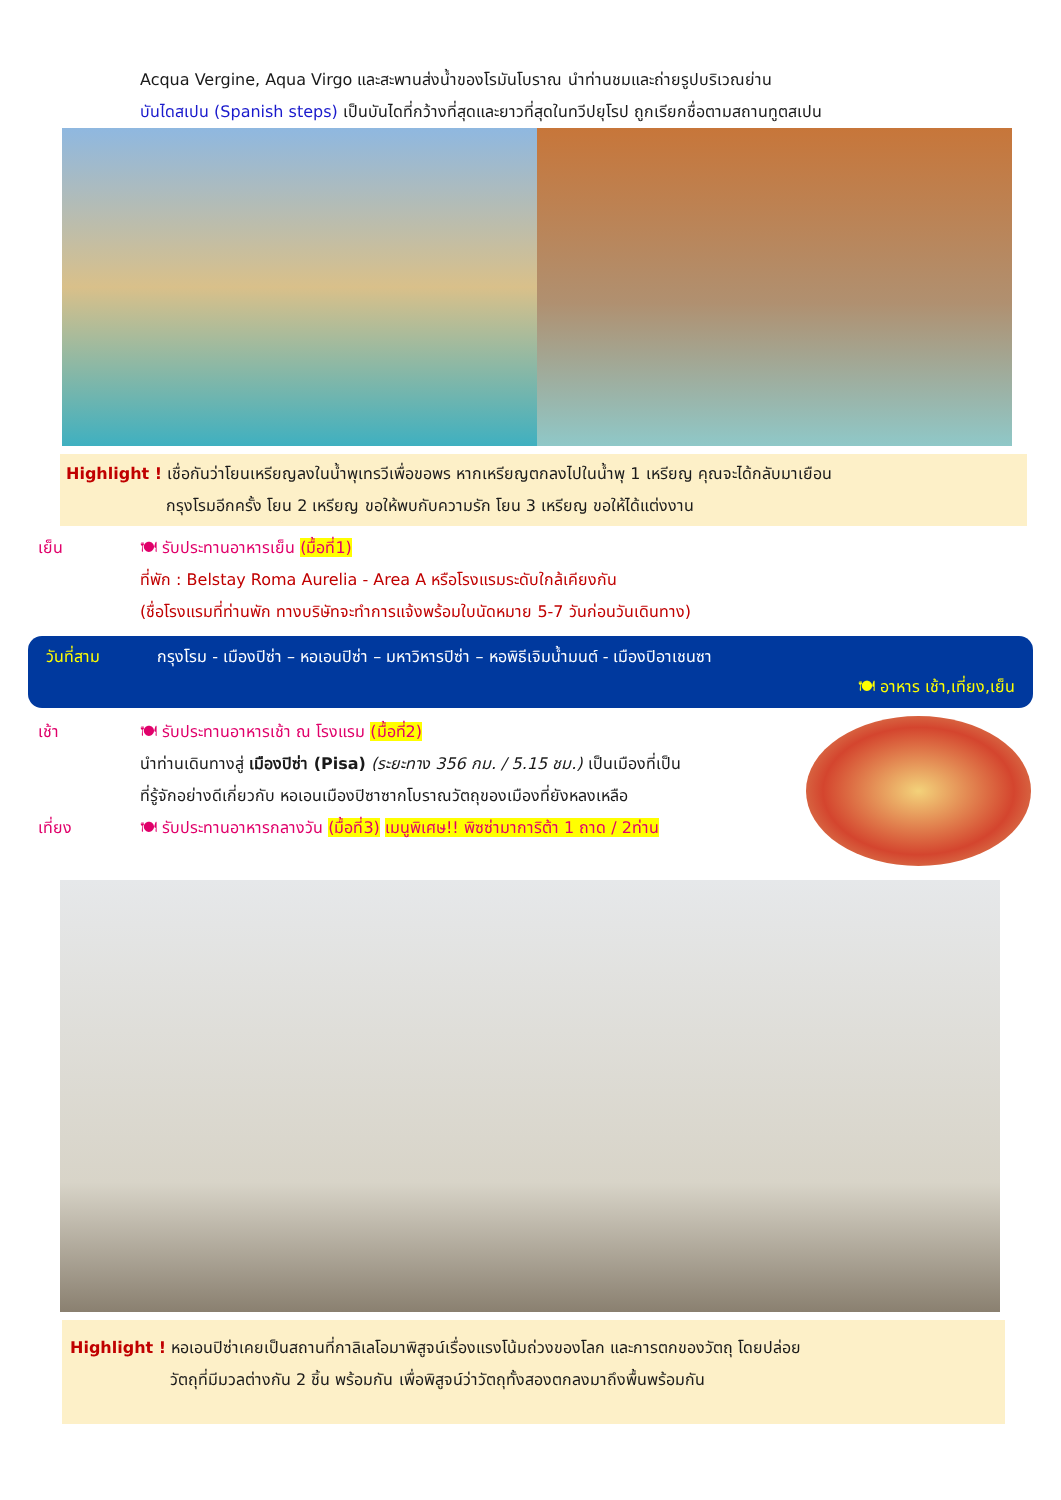Acqua Vergine, Aqua Virgo และสะพานส่งน้ำของโรมันโบราณ นำท่านชมและถ่ายรูปบริเวณย่าน
บันไดสเปน (Spanish steps) เป็นบันไดที่กว้างที่สุดและยาวที่สุดในทวีปยุโรป ถูกเรียกชื่อตามสถานทูตสเปน
Highlight ! เชื่อกันว่าโยนเหรียญลงในน้ำพุเทรวีเพื่อขอพร หากเหรียญตกลงไปในน้ำพุ 1 เหรียญ คุณจะได้กลับมาเยือน
กรุงโรมอีกครั้ง โยน 2 เหรียญ ขอให้พบกับความรัก โยน 3 เหรียญ ขอให้ได้แต่งงาน
เย็น 🍽 รับประทานอาหารเย็น (มื้อที่1)
ที่พัก : Belstay Roma Aurelia - Area A หรือโรงแรมระดับใกล้เคียงกัน
(ชื่อโรงแรมที่ท่านพัก ทางบริษัทจะทำการแจ้งพร้อมใบนัดหมาย 5-7 วันก่อนวันเดินทาง)
วันที่สาม กรุงโรม - เมืองปิซ่า – หอเอนปิซ่า – มหาวิหารปิซ่า – หอพิธีเจิมน้ำมนต์ - เมืองปิอาเชนซา
🍽 อาหาร เช้า,เที่ยง,เย็น
เช้า 🍽 รับประทานอาหารเช้า ณ โรงแรม (มื้อที่2)
นำท่านเดินทางสู่ เมืองปิซ่า (Pisa) (ระยะทาง 356 กม. / 5.15 ชม.) เป็นเมืองที่เป็น
ที่รู้จักอย่างดีเกี่ยวกับ หอเอนเมืองปิซาซากโบราณวัตถุของเมืองที่ยังหลงเหลือ
เที่ยง 🍽 รับประทานอาหารกลางวัน (มื้อที่3) เมนูพิเศษ!! พิซซ่ามาการิต้า 1 ถาด / 2ท่าน
Highlight ! หอเอนปิซ่าเคยเป็นสถานที่กาลิเลโอมาพิสูจน์เรื่องแรงโน้มถ่วงของโลก และการตกของวัตถุ โดยปล่อย
วัตถุที่มีมวลต่างกัน 2 ชิ้น พร้อมกัน เพื่อพิสูจน์ว่าวัตถุทั้งสองตกลงมาถึงพื้นพร้อมกัน